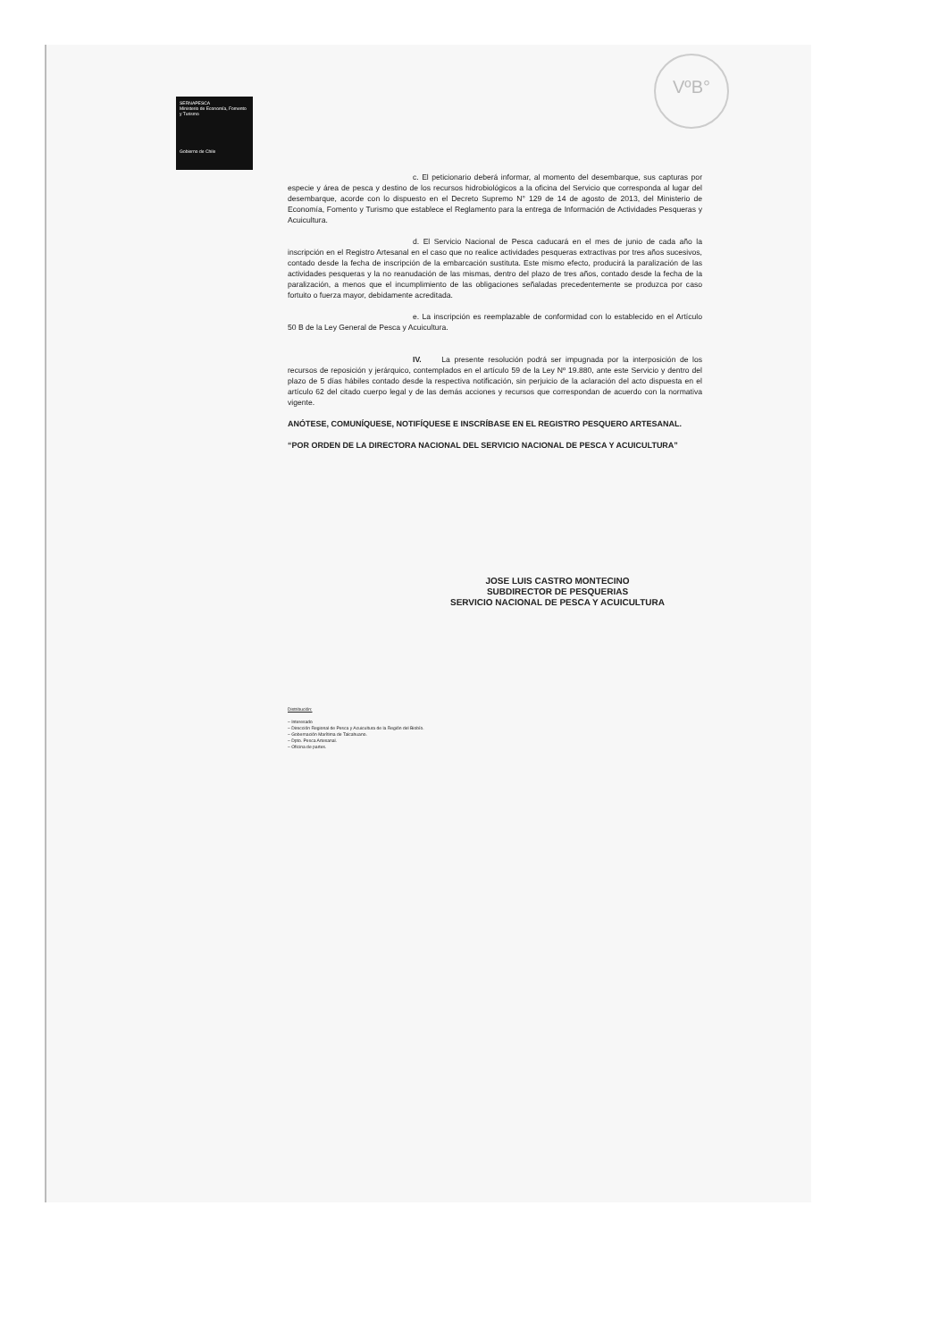SERNAPESCA
Ministerio de Economía, Fomento y Turismo
Gobierno de Chile
VºB°
c. El peticionario deberá informar, al momento del desembarque, sus capturas por especie y área de pesca y destino de los recursos hidrobiológicos a la oficina del Servicio que corresponda al lugar del desembarque, acorde con lo dispuesto en el Decreto Supremo N° 129 de 14 de agosto de 2013, del Ministerio de Economía, Fomento y Turismo que establece el Reglamento para la entrega de Información de Actividades Pesqueras y Acuicultura.
d. El Servicio Nacional de Pesca caducará en el mes de junio de cada año la inscripción en el Registro Artesanal en el caso que no realice actividades pesqueras extractivas por tres años sucesivos, contado desde la fecha de inscripción de la embarcación sustituta. Este mismo efecto, producirá la paralización de las actividades pesqueras y la no reanudación de las mismas, dentro del plazo de tres años, contado desde la fecha de la paralización, a menos que el incumplimiento de las obligaciones señaladas precedentemente se produzca por caso fortuito o fuerza mayor, debidamente acreditada.
e. La inscripción es reemplazable de conformidad con lo establecido en el Artículo 50 B de la Ley General de Pesca y Acuicultura.
IV. La presente resolución podrá ser impugnada por la interposición de los recursos de reposición y jerárquico, contemplados en el artículo 59 de la Ley Nº 19.880, ante este Servicio y dentro del plazo de 5 días hábiles contado desde la respectiva notificación, sin perjuicio de la aclaración del acto dispuesta en el artículo 62 del citado cuerpo legal y de las demás acciones y recursos que correspondan de acuerdo con la normativa vigente.
ANÓTESE, COMUNÍQUESE, NOTIFÍQUESE E INSCRÍBASE EN EL REGISTRO PESQUERO ARTESANAL.
“POR ORDEN DE LA DIRECTORA NACIONAL DEL SERVICIO NACIONAL DE PESCA Y ACUICULTURA”
JOSE LUIS CASTRO MONTECINO
SUBDIRECTOR DE PESQUERIAS
SERVICIO NACIONAL DE PESCA Y ACUICULTURA
Distribución:
– Interesado
– Dirección Regional de Pesca y Acuicultura de la Región del Biobío.
– Gobernación Marítima de Talcahuano.
– Dpto. Pesca Artesanal.
– Oficina de partes.